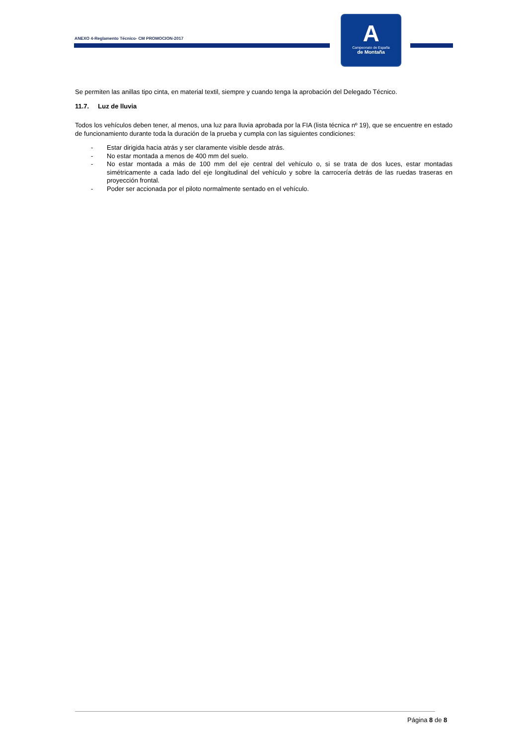ANEXO 4-Reglamento Técnico- CM PROMOCION-2017
A
Campeonato de España
de Montaña
Se permiten las anillas tipo cinta, en material textil, siempre y cuando tenga la aprobación del Delegado Técnico.
11.7. Luz de lluvia
Todos los vehículos deben tener, al menos, una luz para lluvia aprobada por la FIA (lista técnica nº 19), que se encuentre en estado de funcionamiento durante toda la duración de la prueba y cumpla con las siguientes condiciones:
- Estar dirigida hacia atrás y ser claramente visible desde atrás.
- No estar montada a menos de 400 mm del suelo.
- No estar montada a más de 100 mm del eje central del vehículo o, si se trata de dos luces, estar montadas simétricamente a cada lado del eje longitudinal del vehículo y sobre la carrocería detrás de las ruedas traseras en proyección frontal.
- Poder ser accionada por el piloto normalmente sentado en el vehículo.
Página 8 de 8